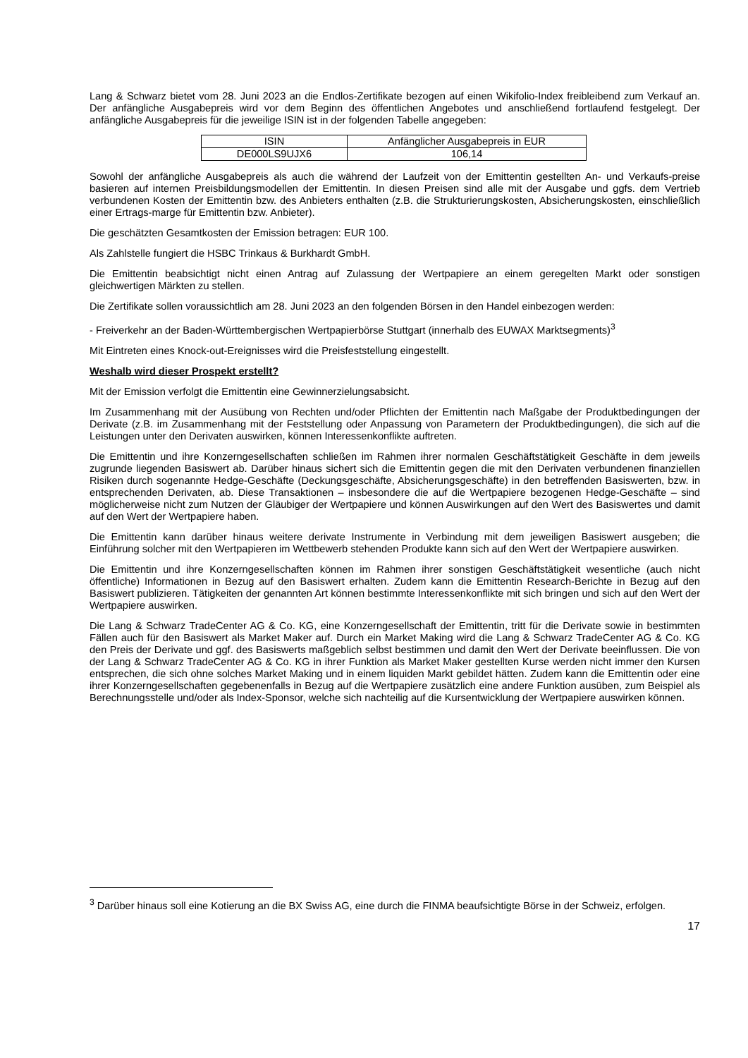Lang & Schwarz bietet vom 28. Juni 2023 an die Endlos-Zertifikate bezogen auf einen Wikifolio-Index freibleibend zum Verkauf an. Der anfängliche Ausgabepreis wird vor dem Beginn des öffentlichen Angebotes und anschließend fortlaufend festgelegt. Der anfängliche Ausgabepreis für die jeweilige ISIN ist in der folgenden Tabelle angegeben:
| ISIN | Anfänglicher Ausgabepreis in EUR |
| DE000LS9UJX6 | 106,14 |
Sowohl der anfängliche Ausgabepreis als auch die während der Laufzeit von der Emittentin gestellten An- und Verkaufs-preise basieren auf internen Preisbildungsmodellen der Emittentin. In diesen Preisen sind alle mit der Ausgabe und ggfs. dem Vertrieb verbundenen Kosten der Emittentin bzw. des Anbieters enthalten (z.B. die Strukturierungskosten, Absicherungskosten, einschließlich einer Ertrags-marge für Emittentin bzw. Anbieter).
Die geschätzten Gesamtkosten der Emission betragen: EUR 100.
Als Zahlstelle fungiert die HSBC Trinkaus & Burkhardt GmbH.
Die Emittentin beabsichtigt nicht einen Antrag auf Zulassung der Wertpapiere an einem geregelten Markt oder sonstigen gleichwertigen Märkten zu stellen.
Die Zertifikate sollen voraussichtlich am 28. Juni 2023 an den folgenden Börsen in den Handel einbezogen werden:
- Freiverkehr an der Baden-Württembergischen Wertpapierbörse Stuttgart (innerhalb des EUWAX Marktsegments)<sup>3</sup>
Mit Eintreten eines Knock-out-Ereignisses wird die Preisfeststellung eingestellt.
Weshalb wird dieser Prospekt erstellt?
Mit der Emission verfolgt die Emittentin eine Gewinnerzielungsabsicht.
Im Zusammenhang mit der Ausübung von Rechten und/oder Pflichten der Emittentin nach Maßgabe der Produktbedingungen der Derivate (z.B. im Zusammenhang mit der Feststellung oder Anpassung von Parametern der Produktbedingungen), die sich auf die Leistungen unter den Derivaten auswirken, können Interessenkonflikte auftreten.
Die Emittentin und ihre Konzerngesellschaften schließen im Rahmen ihrer normalen Geschäftstätigkeit Geschäfte in dem jeweils zugrunde liegenden Basiswert ab. Darüber hinaus sichert sich die Emittentin gegen die mit den Derivaten verbundenen finanziellen Risiken durch sogenannte Hedge-Geschäfte (Deckungsgeschäfte, Absicherungsgeschäfte) in den betreffenden Basiswerten, bzw. in entsprechenden Derivaten, ab. Diese Transaktionen – insbesondere die auf die Wertpapiere bezogenen Hedge-Geschäfte – sind möglicherweise nicht zum Nutzen der Gläubiger der Wertpapiere und können Auswirkungen auf den Wert des Basiswertes und damit auf den Wert der Wertpapiere haben.
Die Emittentin kann darüber hinaus weitere derivate Instrumente in Verbindung mit dem jeweiligen Basiswert ausgeben; die Einführung solcher mit den Wertpapieren im Wettbewerb stehenden Produkte kann sich auf den Wert der Wertpapiere auswirken.
Die Emittentin und ihre Konzerngesellschaften können im Rahmen ihrer sonstigen Geschäftstätigkeit wesentliche (auch nicht öffentliche) Informationen in Bezug auf den Basiswert erhalten. Zudem kann die Emittentin Research-Berichte in Bezug auf den Basiswert publizieren. Tätigkeiten der genannten Art können bestimmte Interessenkonflikte mit sich bringen und sich auf den Wert der Wertpapiere auswirken.
Die Lang & Schwarz TradeCenter AG & Co. KG, eine Konzerngesellschaft der Emittentin, tritt für die Derivate sowie in bestimmten Fällen auch für den Basiswert als Market Maker auf. Durch ein Market Making wird die Lang & Schwarz TradeCenter AG & Co. KG den Preis der Derivate und ggf. des Basiswerts maßgeblich selbst bestimmen und damit den Wert der Derivate beeinflussen. Die von der Lang & Schwarz TradeCenter AG & Co. KG in ihrer Funktion als Market Maker gestellten Kurse werden nicht immer den Kursen entsprechen, die sich ohne solches Market Making und in einem liquiden Markt gebildet hätten. Zudem kann die Emittentin oder eine ihrer Konzerngesellschaften gegebenenfalls in Bezug auf die Wertpapiere zusätzlich eine andere Funktion ausüben, zum Beispiel als Berechnungsstelle und/oder als Index-Sponsor, welche sich nachteilig auf die Kursentwicklung der Wertpapiere auswirken können.
<sup>3</sup> Darüber hinaus soll eine Kotierung an die BX Swiss AG, eine durch die FINMA beaufsichtigte Börse in der Schweiz, erfolgen.
17